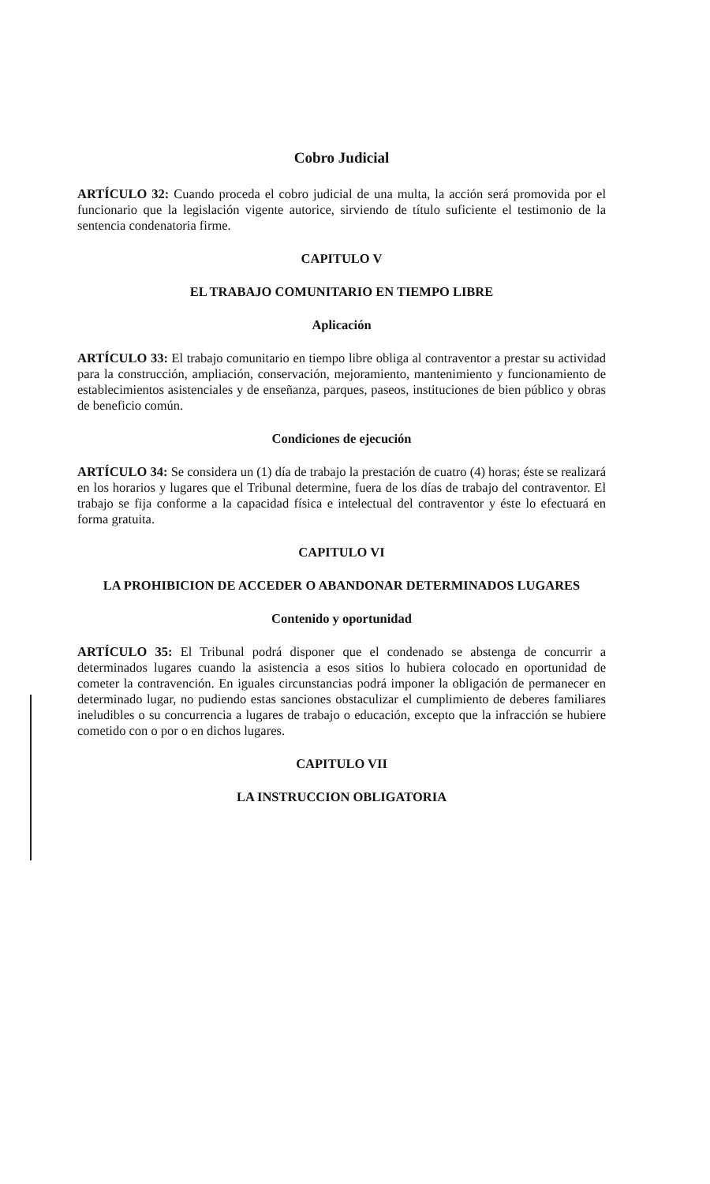Cobro Judicial
ARTÍCULO 32: Cuando proceda el cobro judicial de una multa, la acción será promovida por el funcionario que la legislación vigente autorice, sirviendo de título suficiente el testimonio de la sentencia condenatoria firme.
CAPITULO V
EL TRABAJO COMUNITARIO EN TIEMPO LIBRE
Aplicación
ARTÍCULO 33: El trabajo comunitario en tiempo libre obliga al contraventor a prestar su actividad para la construcción, ampliación, conservación, mejoramiento, mantenimiento y funcionamiento de establecimientos asistenciales y de enseñanza, parques, paseos, instituciones de bien público y obras de beneficio común.
Condiciones de ejecución
ARTÍCULO 34: Se considera un (1) día de trabajo la prestación de cuatro (4) horas; éste se realizará en los horarios y lugares que el Tribunal determine, fuera de los días de trabajo del contraventor. El trabajo se fija conforme a la capacidad física e intelectual del contraventor y éste lo efectuará en forma gratuita.
CAPITULO VI
LA PROHIBICION DE ACCEDER O ABANDONAR DETERMINADOS LUGARES
Contenido y oportunidad
ARTÍCULO 35: El Tribunal podrá disponer que el condenado se abstenga de concurrir a determinados lugares cuando la asistencia a esos sitios lo hubiera colocado en oportunidad de cometer la contravención. En iguales circunstancias podrá imponer la obligación de permanecer en determinado lugar, no pudiendo estas sanciones obstaculizar el cumplimiento de deberes familiares ineludibles o su concurrencia a lugares de trabajo o educación, excepto que la infracción se hubiere cometido con o por o en dichos lugares.
CAPITULO VII
LA INSTRUCCION OBLIGATORIA